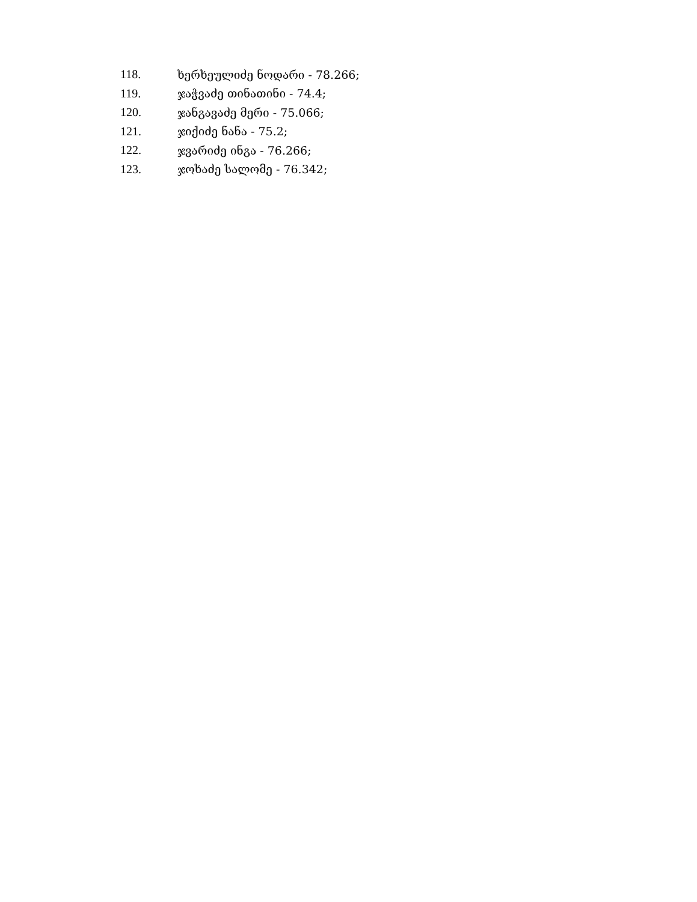118. ხერხეულიძე ნოდარი - 78.266;
119. ჯაჭვაძე თინათინი - 74.4;
120. ჯანგავაძე მერი - 75.066;
121. ჯიქიძე ნანა - 75.2;
122. ჯვარიძე ინგა - 76.266;
123. ჯოხაძე სალომე - 76.342;